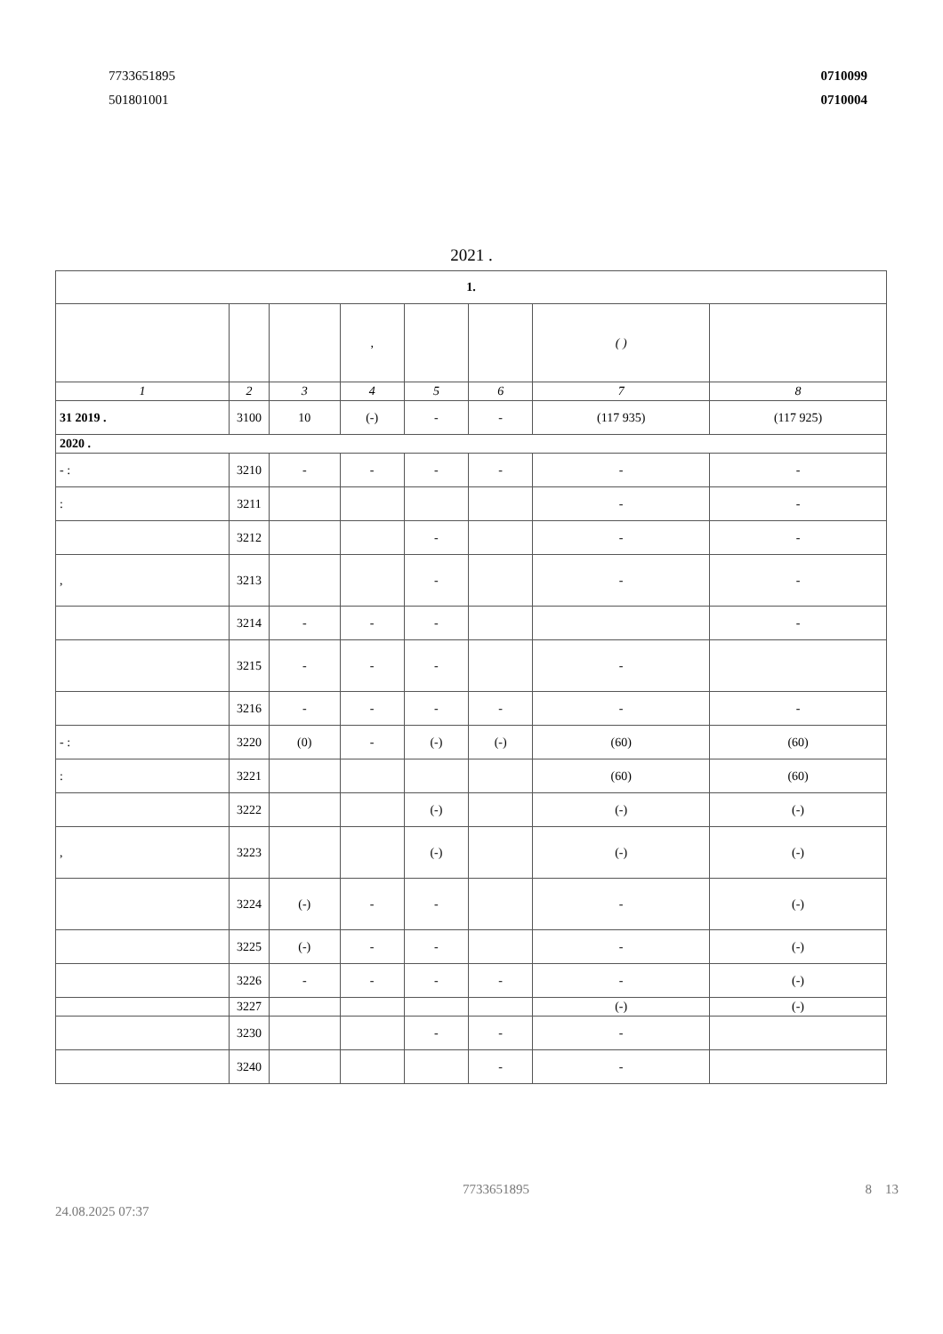7733651895
501801001
0710099
0710004
2021 .
| 1. | | | | | | | |
| --- | --- | --- | --- | --- | --- | --- | --- |
| | | | , | | | ( ) | |
| 1 | 2 | 3 | 4 | 5 | 6 | 7 | 8 |
| 31 2019 . | 3100 | 10 | (-) | - | - | (117 935) | (117 925) |
| 2020 . | | | | | | | |
| - : | 3210 | - | - | - | - | - | - |
| : | 3211 | | | | | - | - |
| | 3212 | | | - | | - | - |
| , | 3213 | | | - | | - | - |
| | 3214 | - | - | - | | | - |
| | 3215 | - | - | - | | - | |
| | 3216 | - | - | - | - | - | - |
| - : | 3220 | (0) | - | (-) | (-) | (60) | (60) |
| : | 3221 | | | | | (60) | (60) |
| | 3222 | | | (-) | | (-) | (-) |
| , | 3223 | | | (-) | | (-) | (-) |
| | 3224 | (-) | - | - | | - | (-) |
| | 3225 | (-) | - | - | | - | (-) |
| | 3226 | - | - | - | - | - | (-) |
| | 3227 | | | | | (-) | (-) |
| | 3230 | | | - | - | - | |
| | 3240 | | | | - | - | |
7733651895 8 13
24.08.2025 07:37